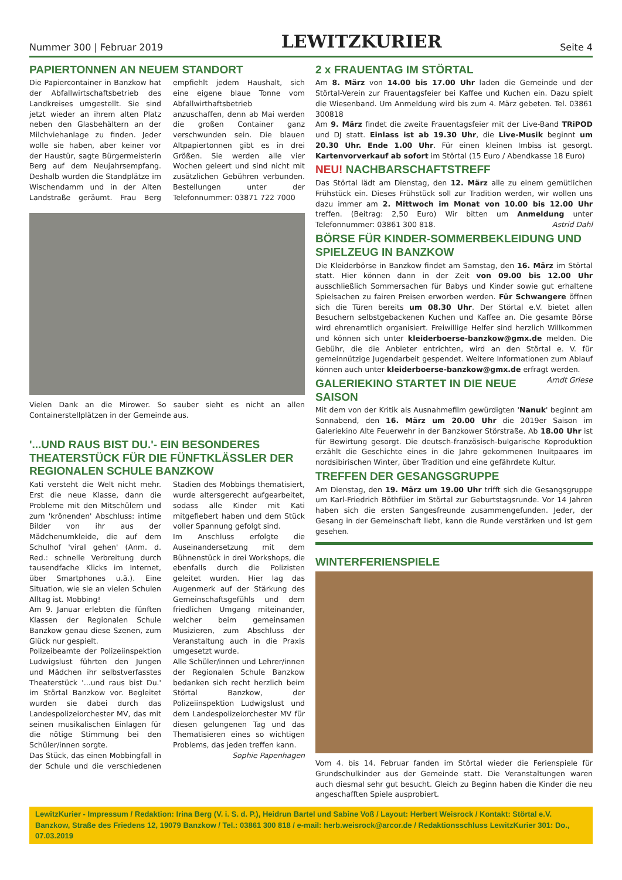Nummer 300 | Februar 2019 LEWITZKURIER Seite 4
PAPIERTONNEN AN NEUEM STANDORT
Die Papiercontainer in Banzkow hat der Abfallwirtschaftsbetrieb des Landkreises umgestellt. Sie sind jetzt wieder an ihrem alten Platz neben den Glasbehältern an der Milchviehanlage zu finden. Jeder wolle sie haben, aber keiner vor der Haustür, sagte Bürgermeisterin Berg auf dem Neujahrsempfang. Deshalb wurden die Standplätze im Wischendamm und in der Alten Landstraße geräumt. Frau Berg empfiehlt jedem Haushalt, sich eine eigene blaue Tonne vom Abfallwirthaftsbetrieb anzuschaffen, denn ab Mai werden die großen Container ganz verschwunden sein. Die blauen Altpapiertonnen gibt es in drei Größen. Sie werden alle vier Wochen geleert und sind nicht mit zusätzlichen Gebühren verbunden. Bestellungen unter der Telefonnummer: 03871 722 7000
Vielen Dank an die Mirower. So sauber sieht es nicht an allen Containerstellplätzen in der Gemeinde aus.
'...UND RAUS BIST DU.'- EIN BESONDERES THEATERSTÜCK FÜR DIE FÜNFTKLÄSSLER DER REGIONALEN SCHULE BANZKOW
Kati versteht die Welt nicht mehr. Erst die neue Klasse, dann die Probleme mit den Mitschülern und zum 'krönenden' Abschluss: intime Bilder von ihr aus der Mädchenumkleide, die auf dem Schulhof 'viral gehen' (Anm. d. Red.: schnelle Verbreitung durch tausendfache Klicks im Internet, über Smartphones u.ä.). Eine Situation, wie sie an vielen Schulen Alltag ist. Mobbing!
Am 9. Januar erlebten die fünften Klassen der Regionalen Schule Banzkow genau diese Szenen, zum Glück nur gespielt.
Polizeibeamte der Polizeiinspektion Ludwigslust führten den Jungen und Mädchen ihr selbstverfasstes Theaterstück '...und raus bist Du.' im Störtal Banzkow vor. Begleitet wurden sie dabei durch das Landespolizeiorchester MV, das mit seinen musikalischen Einlagen für die nötige Stimmung bei den Schüler/innen sorgte.
Das Stück, das einen Mobbingfall in der Schule und die verschiedenen Stadien des Mobbings thematisiert, wurde altersgerecht aufgearbeitet, sodass alle Kinder mit Kati mitgefiebert haben und dem Stück voller Spannung gefolgt sind.
Im Anschluss erfolgte die Auseinandersetzung mit dem Bühnenstück in drei Workshops, die ebenfalls durch die Polizisten geleitet wurden. Hier lag das Augenmerk auf der Stärkung des Gemeinschaftsgefühls und dem friedlichen Umgang miteinander, welcher beim gemeinsamen Musizieren, zum Abschluss der Veranstaltung auch in die Praxis umgesetzt wurde.
Alle Schüler/innen und Lehrer/innen der Regionalen Schule Banzkow bedanken sich recht herzlich beim Störtal Banzkow, der Polizeiinspektion Ludwigslust und dem Landespolizeiorchester MV für diesen gelungenen Tag und das Thematisieren eines so wichtigen Problems, das jeden treffen kann.
Sophie Papenhagen
2 x FRAUENTAG IM STÖRTAL
Am 8. März von 14.00 bis 17.00 Uhr laden die Gemeinde und der Störtal-Verein zur Frauentagsfeier bei Kaffee und Kuchen ein. Dazu spielt die Wiesenband. Um Anmeldung wird bis zum 4. März gebeten. Tel. 03861 300818
Am 9. März findet die zweite Frauentagsfeier mit der Live-Band TRiPOD und DJ statt. Einlass ist ab 19.30 Uhr, die Live-Musik beginnt um 20.30 Uhr. Ende 1.00 Uhr. Für einen kleinen Imbiss ist gesorgt. Kartenvorverkauf ab sofort im Störtal (15 Euro / Abendkasse 18 Euro)
NEU! NACHBARSCHAFTSTREFF
Das Störtal lädt am Dienstag, den 12. März alle zu einem gemütlichen Frühstück ein. Dieses Frühstück soll zur Tradition werden, wir wollen uns dazu immer am 2. Mittwoch im Monat von 10.00 bis 12.00 Uhr treffen. (Beitrag: 2,50 Euro) Wir bitten um Anmeldung unter Telefonnummer: 03861 300 818. Astrid Dahl
BÖRSE FÜR KINDER-SOMMERBEKLEIDUNG UND SPIELZEUG IN BANZKOW
Die Kleiderbörse in Banzkow findet am Samstag, den 16. März im Störtal statt. Hier können dann in der Zeit von 09.00 bis 12.00 Uhr ausschließlich Sommersachen für Babys und Kinder sowie gut erhaltene Spielsachen zu fairen Preisen erworben werden. Für Schwangere öffnen sich die Türen bereits um 08.30 Uhr. Der Störtal e.V. bietet allen Besuchern selbstgebackenen Kuchen und Kaffee an. Die gesamte Börse wird ehrenamtlich organisiert. Freiwillige Helfer sind herzlich Willkommen und können sich unter kleiderboerse-banzkow@gmx.de melden. Die Gebühr, die die Anbieter entrichten, wird an den Störtal e. V. für gemeinnützige Jugendarbeit gespendet. Weitere Informationen zum Ablauf können auch unter kleiderboerse-banzkow@gmx.de erfragt werden. Arndt Griese
GALERIEKINO STARTET IN DIE NEUE SAISON
Mit dem von der Kritik als Ausnahmefilm gewürdigten 'Nanuk' beginnt am Sonnabend, den 16. März um 20.00 Uhr die 2019er Saison im Galeriekino Alte Feuerwehr in der Banzkower Störstraße. Ab 18.00 Uhr ist für Bewirtung gesorgt. Die deutsch-französisch-bulgarische Koproduktion erzählt die Geschichte eines in die Jahre gekommenen Inuitpaares im nordsibirischen Winter, über Tradition und eine gefährdete Kultur.
TREFFEN DER GESANGSGRUPPE
Am Dienstag, den 19. März um 19.00 Uhr trifft sich die Gesangsgruppe um Karl-Friedrich Böthfüer im Störtal zur Geburtstagsrunde. Vor 14 Jahren haben sich die ersten Sangesfreunde zusammengefunden. Jeder, der Gesang in der Gemeinschaft liebt, kann die Runde verstärken und ist gern gesehen.
WINTERFERIENSPIELE
Vom 4. bis 14. Februar fanden im Störtal wieder die Ferienspiele für Grundschulkinder aus der Gemeinde statt. Die Veranstaltungen waren auch diesmal sehr gut besucht. Gleich zu Beginn haben die Kinder die neu angeschafften Spiele ausprobiert.
LewitzKurier - Impressum / Redaktion: Irina Berg (V. i. S. d. P.), Heidrun Bartel und Sabine Voß / Layout: Herbert Weisrock / Kontakt: Störtal e.V. Banzkow, Straße des Friedens 12, 19079 Banzkow / Tel.: 03861 300 818 / e-mail: herb.weisrock@arcor.de / Redaktionsschluss LewitzKurier 301: Do., 07.03.2019